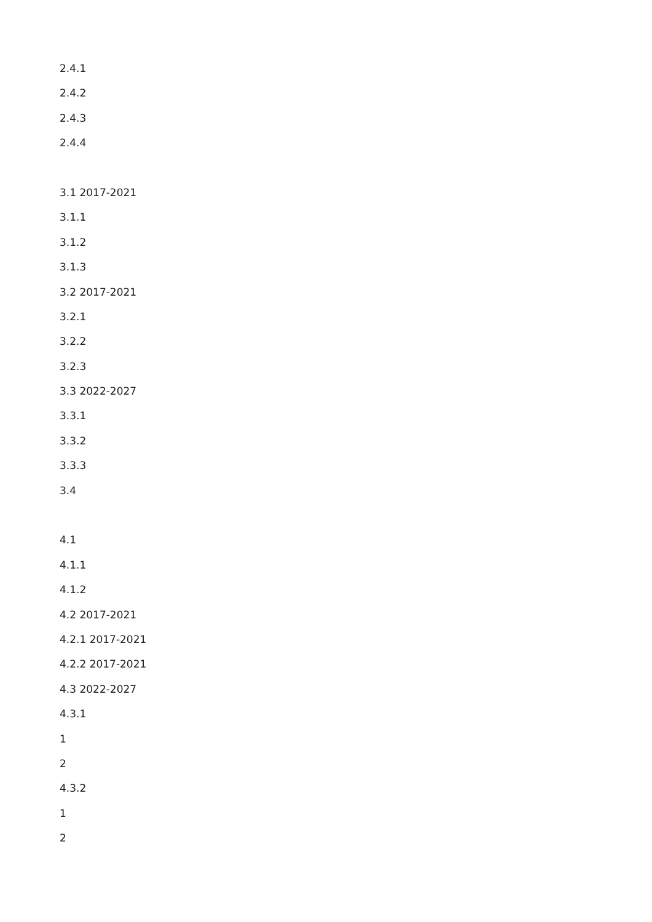2.4.1
2.4.2
2.4.3
2.4.4
3.1 2017-2021
3.1.1
3.1.2
3.1.3
3.2 2017-2021
3.2.1
3.2.2
3.2.3
3.3 2022-2027
3.3.1
3.3.2
3.3.3
3.4
4.1
4.1.1
4.1.2
4.2 2017-2021
4.2.1 2017-2021
4.2.2 2017-2021
4.3 2022-2027
4.3.1
1
2
4.3.2
1
2